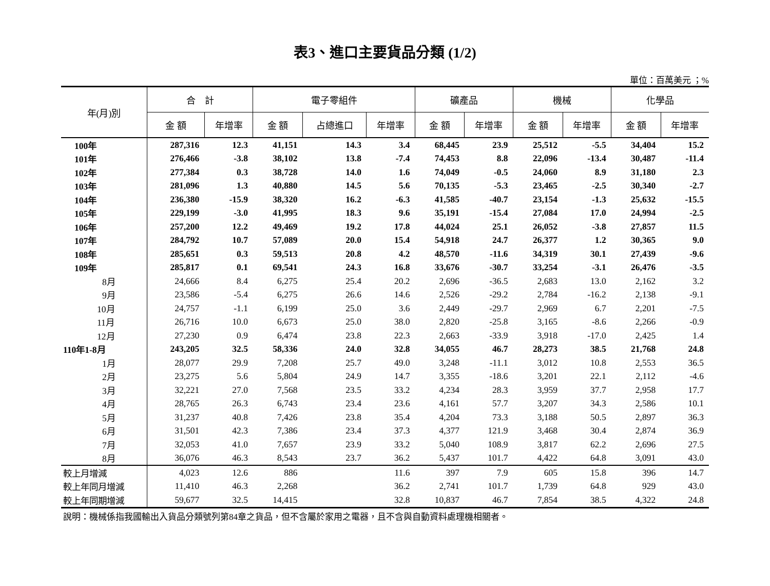表3、進口主要貨品分類 (1/2)
單位：百萬美元 ；%
| 年(月)別 | 合 計 | | 電子零組件 | | | 礦產品 | | 機械 | | 化學品 | |
| --- | --- | --- | --- | --- | --- | --- | --- | --- | --- | --- | --- |
| | 金 額 | 年增率 | 金 額 | 占總進口 | 年增率 | 金 額 | 年增率 | 金 額 | 年增率 | 金 額 | 年增率 |
| 100年 | 287,316 | 12.3 | 41,151 | 14.3 | 3.4 | 68,445 | 23.9 | 25,512 | -5.5 | 34,404 | 15.2 |
| 101年 | 276,466 | -3.8 | 38,102 | 13.8 | -7.4 | 74,453 | 8.8 | 22,096 | -13.4 | 30,487 | -11.4 |
| 102年 | 277,384 | 0.3 | 38,728 | 14.0 | 1.6 | 74,049 | -0.5 | 24,060 | 8.9 | 31,180 | 2.3 |
| 103年 | 281,096 | 1.3 | 40,880 | 14.5 | 5.6 | 70,135 | -5.3 | 23,465 | -2.5 | 30,340 | -2.7 |
| 104年 | 236,380 | -15.9 | 38,320 | 16.2 | -6.3 | 41,585 | -40.7 | 23,154 | -1.3 | 25,632 | -15.5 |
| 105年 | 229,199 | -3.0 | 41,995 | 18.3 | 9.6 | 35,191 | -15.4 | 27,084 | 17.0 | 24,994 | -2.5 |
| 106年 | 257,200 | 12.2 | 49,469 | 19.2 | 17.8 | 44,024 | 25.1 | 26,052 | -3.8 | 27,857 | 11.5 |
| 107年 | 284,792 | 10.7 | 57,089 | 20.0 | 15.4 | 54,918 | 24.7 | 26,377 | 1.2 | 30,365 | 9.0 |
| 108年 | 285,651 | 0.3 | 59,513 | 20.8 | 4.2 | 48,570 | -11.6 | 34,319 | 30.1 | 27,439 | -9.6 |
| 109年 | 285,817 | 0.1 | 69,541 | 24.3 | 16.8 | 33,676 | -30.7 | 33,254 | -3.1 | 26,476 | -3.5 |
| 8月 | 24,666 | 8.4 | 6,275 | 25.4 | 20.2 | 2,696 | -36.5 | 2,683 | 13.0 | 2,162 | 3.2 |
| 9月 | 23,586 | -5.4 | 6,275 | 26.6 | 14.6 | 2,526 | -29.2 | 2,784 | -16.2 | 2,138 | -9.1 |
| 10月 | 24,757 | -1.1 | 6,199 | 25.0 | 3.6 | 2,449 | -29.7 | 2,969 | 6.7 | 2,201 | -7.5 |
| 11月 | 26,716 | 10.0 | 6,673 | 25.0 | 38.0 | 2,820 | -25.8 | 3,165 | -8.6 | 2,266 | -0.9 |
| 12月 | 27,230 | 0.9 | 6,474 | 23.8 | 22.3 | 2,663 | -33.9 | 3,918 | -17.0 | 2,425 | 1.4 |
| 110年1-8月 | 243,205 | 32.5 | 58,336 | 24.0 | 32.8 | 34,055 | 46.7 | 28,273 | 38.5 | 21,768 | 24.8 |
| 1月 | 28,077 | 29.9 | 7,208 | 25.7 | 49.0 | 3,248 | -11.1 | 3,012 | 10.8 | 2,553 | 36.5 |
| 2月 | 23,275 | 5.6 | 5,804 | 24.9 | 14.7 | 3,355 | -18.6 | 3,201 | 22.1 | 2,112 | -4.6 |
| 3月 | 32,221 | 27.0 | 7,568 | 23.5 | 33.2 | 4,234 | 28.3 | 3,959 | 37.7 | 2,958 | 17.7 |
| 4月 | 28,765 | 26.3 | 6,743 | 23.4 | 23.6 | 4,161 | 57.7 | 3,207 | 34.3 | 2,586 | 10.1 |
| 5月 | 31,237 | 40.8 | 7,426 | 23.8 | 35.4 | 4,204 | 73.3 | 3,188 | 50.5 | 2,897 | 36.3 |
| 6月 | 31,501 | 42.3 | 7,386 | 23.4 | 37.3 | 4,377 | 121.9 | 3,468 | 30.4 | 2,874 | 36.9 |
| 7月 | 32,053 | 41.0 | 7,657 | 23.9 | 33.2 | 5,040 | 108.9 | 3,817 | 62.2 | 2,696 | 27.5 |
| 8月 | 36,076 | 46.3 | 8,543 | 23.7 | 36.2 | 5,437 | 101.7 | 4,422 | 64.8 | 3,091 | 43.0 |
| 較上月增減 | 4,023 | 12.6 | 886 | | 11.6 | 397 | 7.9 | 605 | 15.8 | 396 | 14.7 |
| 較上年同月增減 | 11,410 | 46.3 | 2,268 | | 36.2 | 2,741 | 101.7 | 1,739 | 64.8 | 929 | 43.0 |
| 較上年同期增減 | 59,677 | 32.5 | 14,415 | | 32.8 | 10,837 | 46.7 | 7,854 | 38.5 | 4,322 | 24.8 |
說明：機械係指我國輸出入貨品分類號列第84章之貨品，但不含屬於家用之電器，且不含與自動資料處理機相關者。